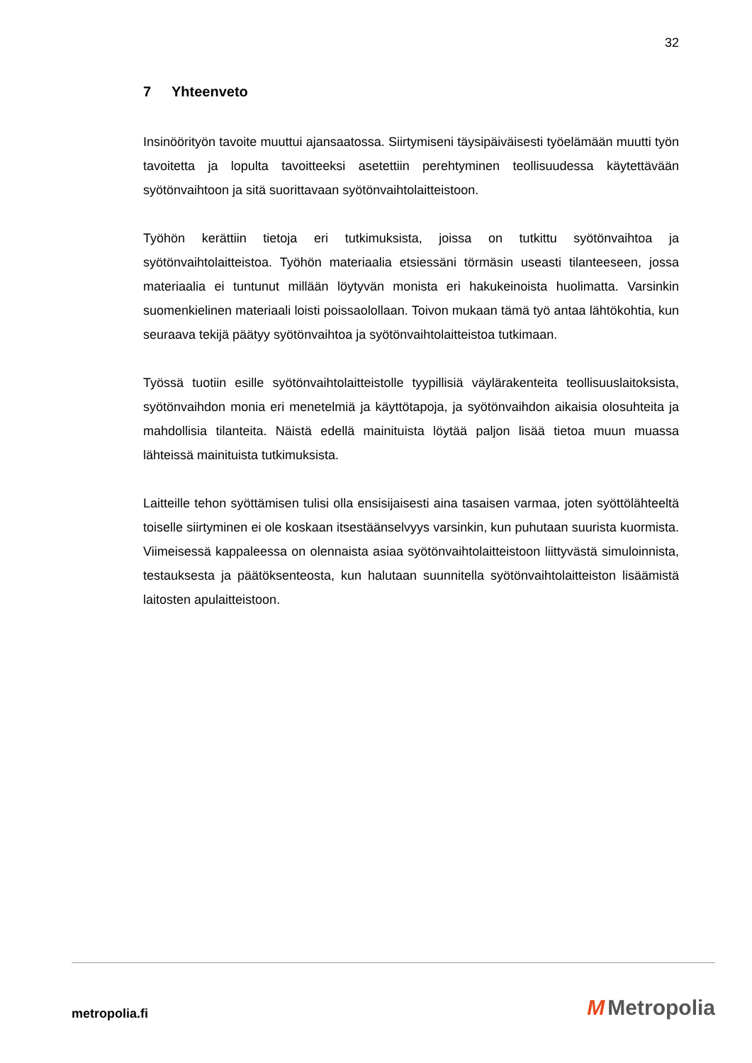32
7 Yhteenveto
Insinöörityön tavoite muuttui ajansaatossa. Siirtymiseni täysipäiväisesti työelämään muutti työn tavoitetta ja lopulta tavoitteeksi asetettiin perehtyminen teollisuudessa käytettävään syötönvaihtoon ja sitä suorittavaan syötönvaihtolaitteistoon.
Työhön kerättiin tietoja eri tutkimuksista, joissa on tutkittu syötönvaihtoa ja syötönvaihtolaitteistoa. Työhön materiaalia etsiessäni törmäsin useasti tilanteeseen, jossa materiaalia ei tuntunut millään löytyvän monista eri hakukeinoista huolimatta. Varsinkin suomenkielinen materiaali loisti poissaolollaan. Toivon mukaan tämä työ antaa lähtökohtia, kun seuraava tekijä päätyy syötönvaihtoa ja syötönvaihtolaitteistoa tutkimaan.
Työssä tuotiin esille syötönvaihtolaitteistolle tyypillisiä väylärakenteita teollisuuslaitoksista, syötönvaihdon monia eri menetelmiä ja käyttötapoja, ja syötönvaihdon aikaisia olosuhteita ja mahdollisia tilanteita. Näistä edellä mainituista löytää paljon lisää tietoa muun muassa lähteissä mainituista tutkimuksista.
Laitteille tehon syöttämisen tulisi olla ensisijaisesti aina tasaisen varmaa, joten syöttölähteeltä toiselle siirtyminen ei ole koskaan itsestäänselvyys varsinkin, kun puhutaan suurista kuormista. Viimeisessä kappaleessa on olennaista asiaa syötönvaihtolaitteistoon liittyvästä simuloinnista, testauksesta ja päätöksenteosta, kun halutaan suunnitella syötönvaihtolaitteiston lisäämistä laitosten apulaitteistoon.
metropolia.fi M Metropolia